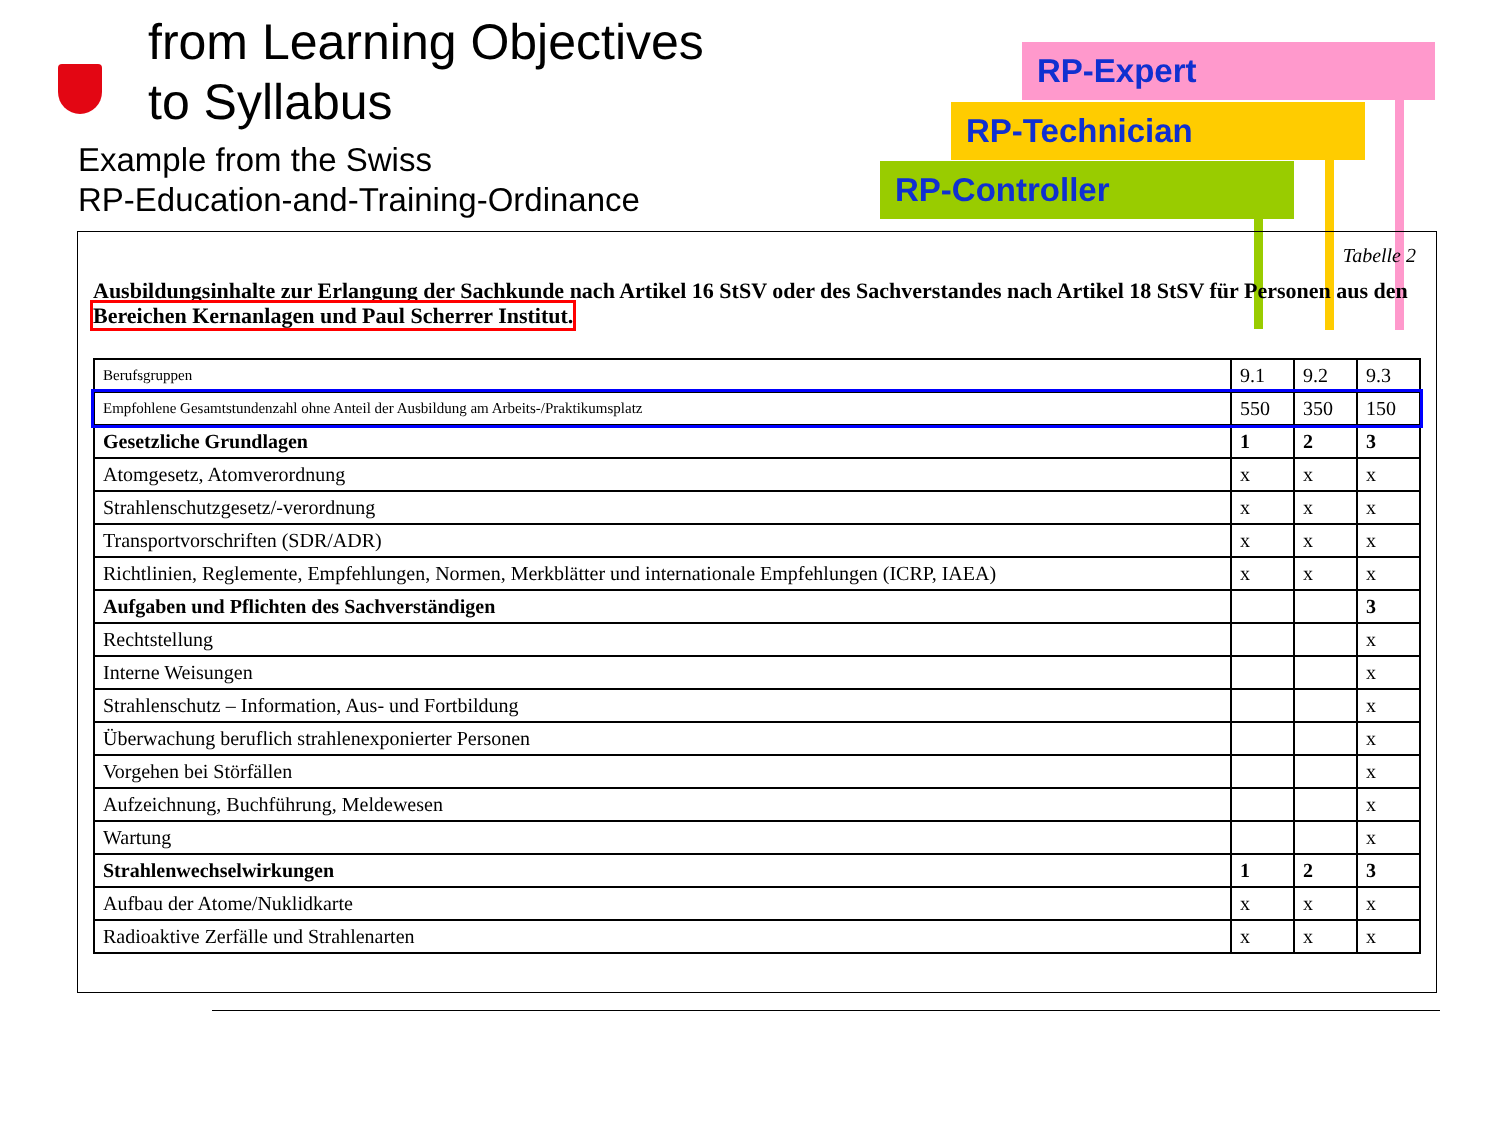from Learning Objectives
to Syllabus
Example from the Swiss
RP-Education-and-Training-Ordinance
RP-Expert
RP-Technician
RP-Controller
Tabelle 2
Ausbildungsinhalte zur Erlangung der Sachkunde nach Artikel 16 StSV oder des Sachverstandes nach Artikel 18 StSV für Personen aus den Bereichen Kernanlagen und Paul Scherrer Institut.
| Berufsgruppen | 9.1 | 9.2 | 9.3 |
| Empfohlene Gesamtstundenzahl ohne Anteil der Ausbildung am Arbeits-/Praktikumsplatz | 550 | 350 | 150 |
| Gesetzliche Grundlagen | 1 | 2 | 3 |
| Atomgesetz, Atomverordnung | x | x | x |
| Strahlenschutzgesetz/-verordnung | x | x | x |
| Transportvorschriften (SDR/ADR) | x | x | x |
| Richtlinien, Reglemente, Empfehlungen, Normen, Merkblätter und internationale Empfehlungen (ICRP, IAEA) | x | x | x |
| Aufgaben und Pflichten des Sachverständigen | | | 3 |
| Rechtstellung | | | x |
| Interne Weisungen | | | x |
| Strahlenschutz – Information, Aus- und Fortbildung | | | x |
| Überwachung beruflich strahlenexponierter Personen | | | x |
| Vorgehen bei Störfällen | | | x |
| Aufzeichnung, Buchführung, Meldewesen | | | x |
| Wartung | | | x |
| Strahlenwechselwirkungen | 1 | 2 | 3 |
| Aufbau der Atome/Nuklidkarte | x | x | x |
| Radioaktive Zerfälle und Strahlenarten | x | x | x |